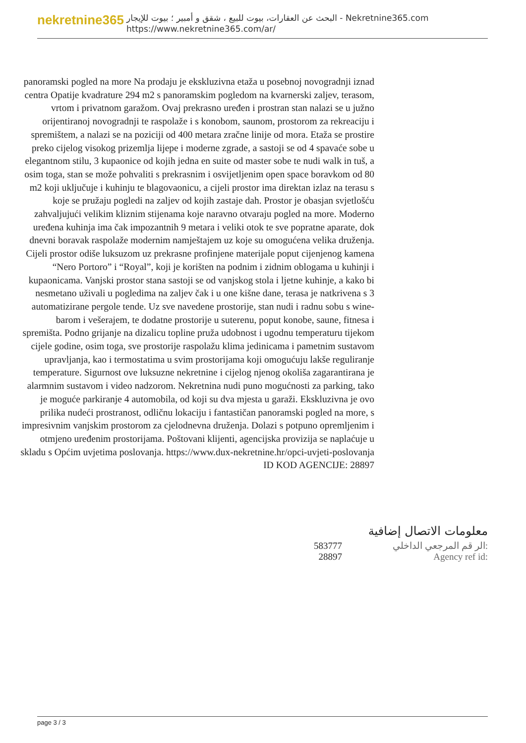nekretnine365
البحث عن العقارات، بيوت للبيع ، شقق و أمبير ؛ بيوت للإيجار - Nekretnine365.com
https://www.nekretnine365.com/ar/
panoramski pogled na more Na prodaju je ekskluzivna etaža u posebnoj novogradnji iznad centra Opatije kvadrature 294 m2 s panoramskim pogledom na kvarnerski zaljev, terasom, vrtom i privatnom garažom. Ovaj prekrasno uređen i prostran stan nalazi se u južno orijentiranoj novogradnji te raspolaže i s konobom, saunom, prostorom za rekreaciju i spremištem, a nalazi se na poziciji od 400 metara zračne linije od mora. Etaža se prostire preko cijelog visokog prizemlja lijepe i moderne zgrade, a sastoji se od 4 spavaće sobe u elegantnom stilu, 3 kupaonice od kojih jedna en suite od master sobe te nudi walk in tuš, a osim toga, stan se može pohvaliti s prekrasnim i osvijetljenim open space boravkom od 80 m2 koji uključuje i kuhinju te blagovaonicu, a cijeli prostor ima direktan izlaz na terasu s koje se pružaju pogledi na zaljev od kojih zastaje dah. Prostor je obasjan svjetlošću zahvaljujući velikim kliznim stijenama koje naravno otvaraju pogled na more. Moderno uređena kuhinja ima čak impozantnih 9 metara i veliki otok te sve popratne aparate, dok dnevni boravak raspolaže modernim namještajem uz koje su omogućena velika druženja. Cijeli prostor odiše luksuzom uz prekrasne profinjene materijale poput cijenjenog kamena “Nero Portoro” i “Royal”, koji je korišten na podnim i zidnim oblogama u kuhinji i kupaonicama. Vanjski prostor stana sastoji se od vanjskog stola i ljetne kuhinje, a kako bi nesmetano uživali u pogledima na zaljev čak i u one kišne dane, terasa je natkrivena s 3 automatizirane pergole tende. Uz sve navedene prostorije, stan nudi i radnu sobu s wine-barom i vešerajem, te dodatne prostorije u suterenu, poput konobe, saune, fitnesa i spremišta. Podno grijanje na dizalicu topline pruža udobnost i ugodnu temperaturu tijekom cijele godine, osim toga, sve prostorije raspolažu klima jedinicama i pametnim sustavom upravljanja, kao i termostatima u svim prostorijama koji omogućuju lakše reguliranje temperature. Sigurnost ove luksuzne nekretnine i cijelog njenog okoliša zagarantirana je alarmnim sustavom i video nadzorom. Nekretnina nudi puno mogućnosti za parking, tako je moguće parkiranje 4 automobila, od koji su dva mjesta u garaži. Ekskluzivna je ovo prilika nudeći prostranost, odličnu lokaciju i fantastičan panoramski pogled na more, s impresivnim vanjskim prostorom za cjelodnevna druženja. Dolazi s potpuno opremljenim i otmjeno uređenim prostorijama. Poštovani klijenti, agencijska provizija se naplaćuje u skladu s Općim uvjetima poslovanja. https://www.dux-nekretnine.hr/opci-uvjeti-poslovanja ID KOD AGENCIJE: 28897
معلومات الاتصال إضافية
| 583777 | الر قم المرجعي الداخلي: |
| 28897 | Agency ref id: |
page 3 / 3